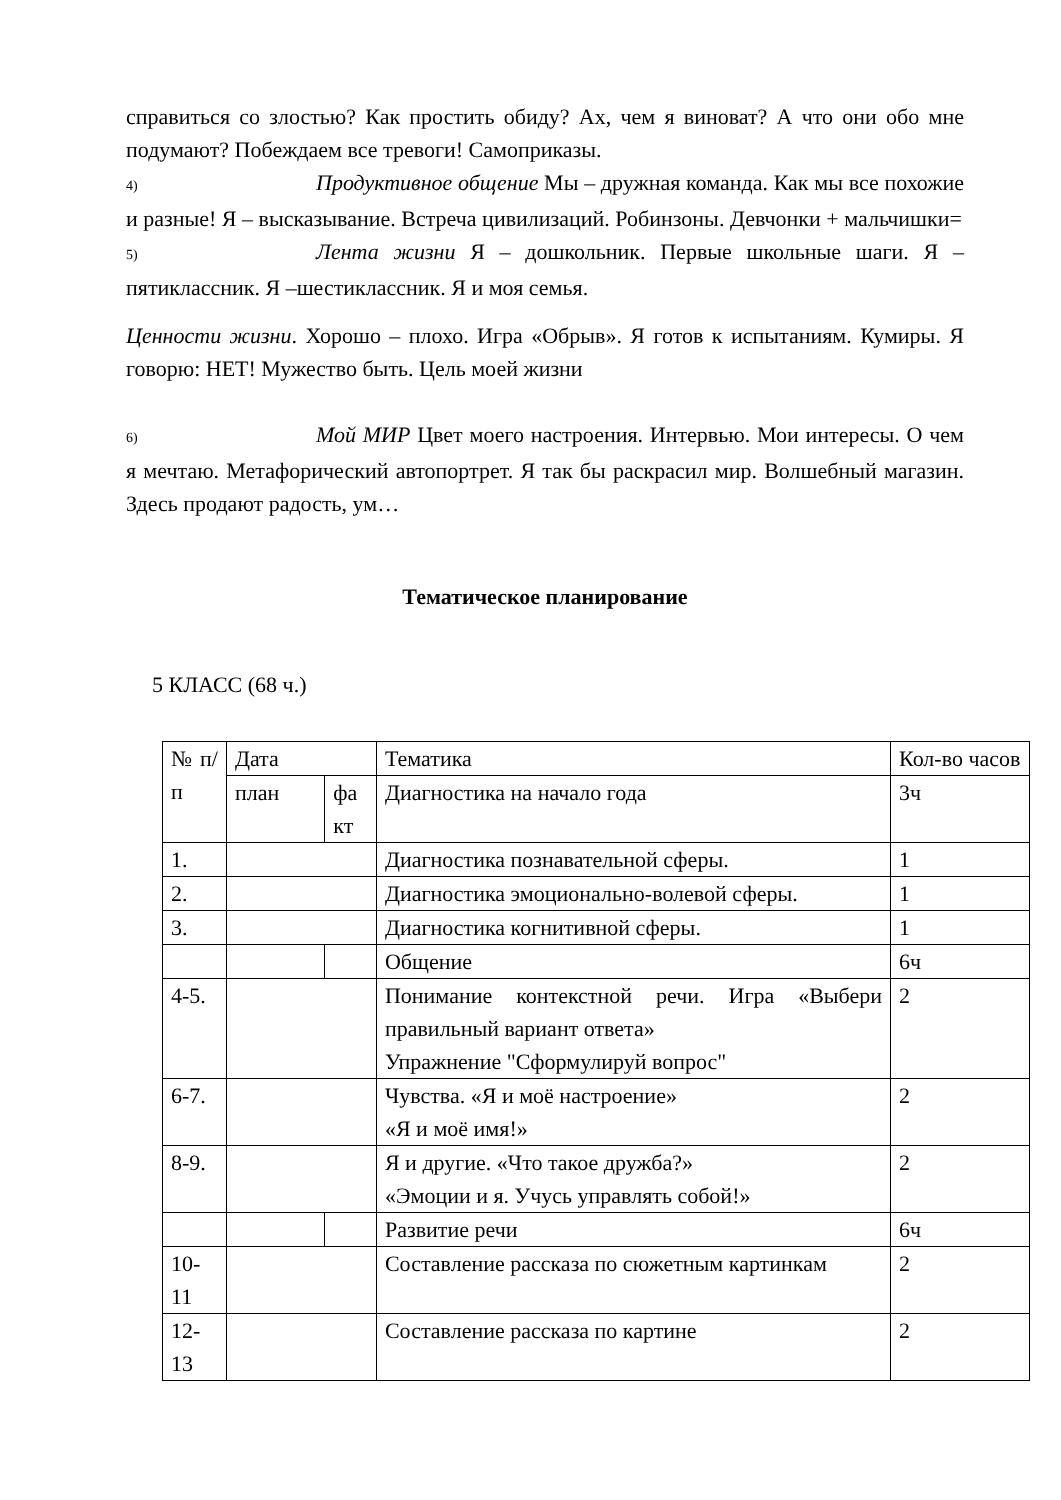справиться со злостью? Как простить обиду? Ах, чем я виноват? А что они обо мне подумают? Побеждаем все тревоги! Самоприказы.
4) Продуктивное общение Мы – дружная команда. Как мы все похожие и разные! Я – высказывание. Встреча цивилизаций. Робинзоны. Девчонки + мальчишки=
5) Лента жизни Я – дошкольник. Первые школьные шаги. Я –пятиклассник. Я –шестиклассник. Я и моя семья.
Ценности жизни. Хорошо – плохо. Игра «Обрыв». Я готов к испытаниям. Кумиры. Я говорю: НЕТ! Мужество быть. Цель моей жизни
6) Мой МИР Цвет моего настроения. Интервью. Мои интересы. О чем я мечтаю. Метафорический автопортрет. Я так бы раскрасил мир. Волшебный магазин. Здесь продают радость, ум…
Тематическое планирование
5 КЛАСС (68 ч.)
| № п/п | Дата | | Тематика | Кол-во часов |
| | план | фа кт | | |
| | | | Диагностика на начало года | 3ч |
| 1. | | | Диагностика познавательной сферы. | 1 |
| 2. | | | Диагностика эмоционально-волевой сферы. | 1 |
| 3. | | | Диагностика когнитивной сферы. | 1 |
| | | | Общение | 6ч |
| 4-5. | | | Понимание контекстной речи. Игра «Выбери правильный вариант ответа» Упражнение "Сформулируй вопрос" | 2 |
| 6-7. | | | Чувства. «Я и моё настроение» «Я и моё имя!» | 2 |
| 8-9. | | | Я и другие. «Что такое дружба?» «Эмоции и я. Учусь управлять собой!» | 2 |
| | | | Развитие речи | 6ч |
| 10-11 | | | Составление рассказа по сюжетным картинкам | 2 |
| 12-13 | | | Составление рассказа по картине | 2 |